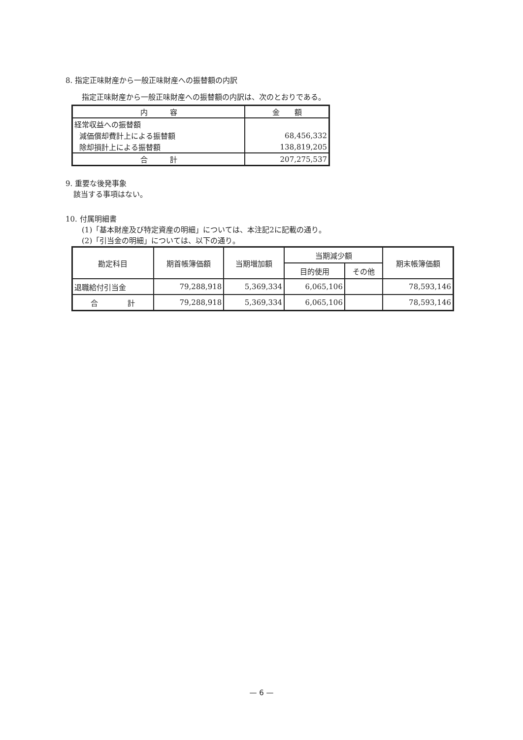8. 指定正味財産から一般正味財産への振替額の内訳
指定正味財産から一般正味財産への振替額の内訳は、次のとおりである。
| 内 容 | 金 額 |
| 経常収益への振替額 | |
| 減価償却費計上による振替額 | 68,456,332 |
| 除却損計上による振替額 | 138,819,205 |
| 合 計 | 207,275,537 |
9. 重要な後発事象
該当する事項はない。
10. 付属明細書
(1)「基本財産及び特定資産の明細」については、本注記2に記載の通り。
(2)「引当金の明細」については、以下の通り。
| 勘定科目 | 期首帳簿価額 | 当期増加額 | 当期減少額 | | 期末帳簿価額 |
| --- | --- | --- | --- | --- | --- |
| | | | 目的使用 | その他 | |
| 退職給付引当金 | 79,288,918 | 5,369,334 | 6,065,106 | | 78,593,146 |
| 合 計 | 79,288,918 | 5,369,334 | 6,065,106 | | 78,593,146 |
— 6 —